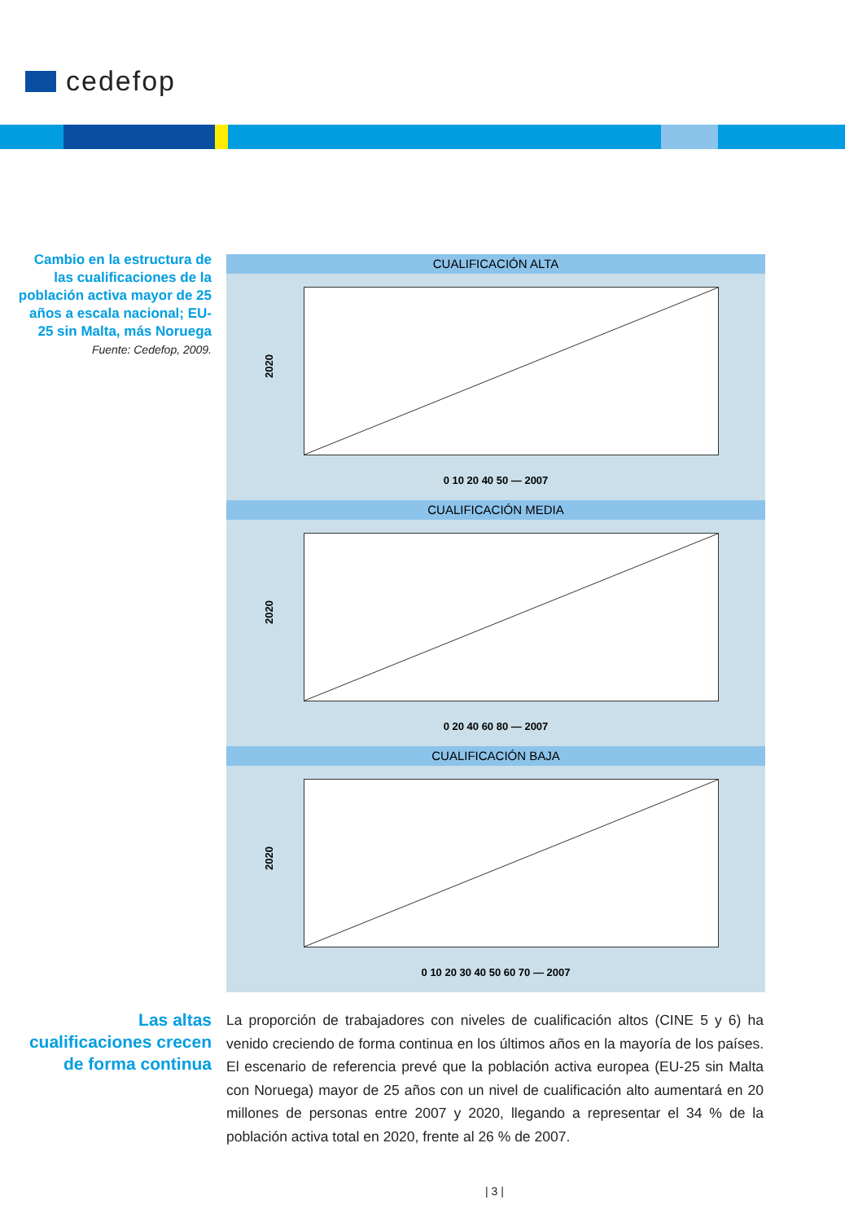cedefop
Cambio en la estructura de las cualificaciones de la población activa mayor de 25 años a escala nacional; EU-25 sin Malta, más Noruega
Fuente: Cedefop, 2009.
CUALIFICACIÓN ALTA
2020
0 10 20 40 50 — 2007
CUALIFICACIÓN MEDIA
2020
0 20 40 60 80 — 2007
CUALIFICACIÓN BAJA
2020
0 10 20 30 40 50 60 70 — 2007
Las altas cualificaciones crecen de forma continua
La proporción de trabajadores con niveles de cualificación altos (CINE 5 y 6) ha venido creciendo de forma continua en los últimos años en la mayoría de los países. El escenario de referencia prevé que la población activa europea (EU-25 sin Malta con Noruega) mayor de 25 años con un nivel de cualificación alto aumentará en 20 millones de personas entre 2007 y 2020, llegando a representar el 34 % de la población activa total en 2020, frente al 26 % de 2007.
| 3 |